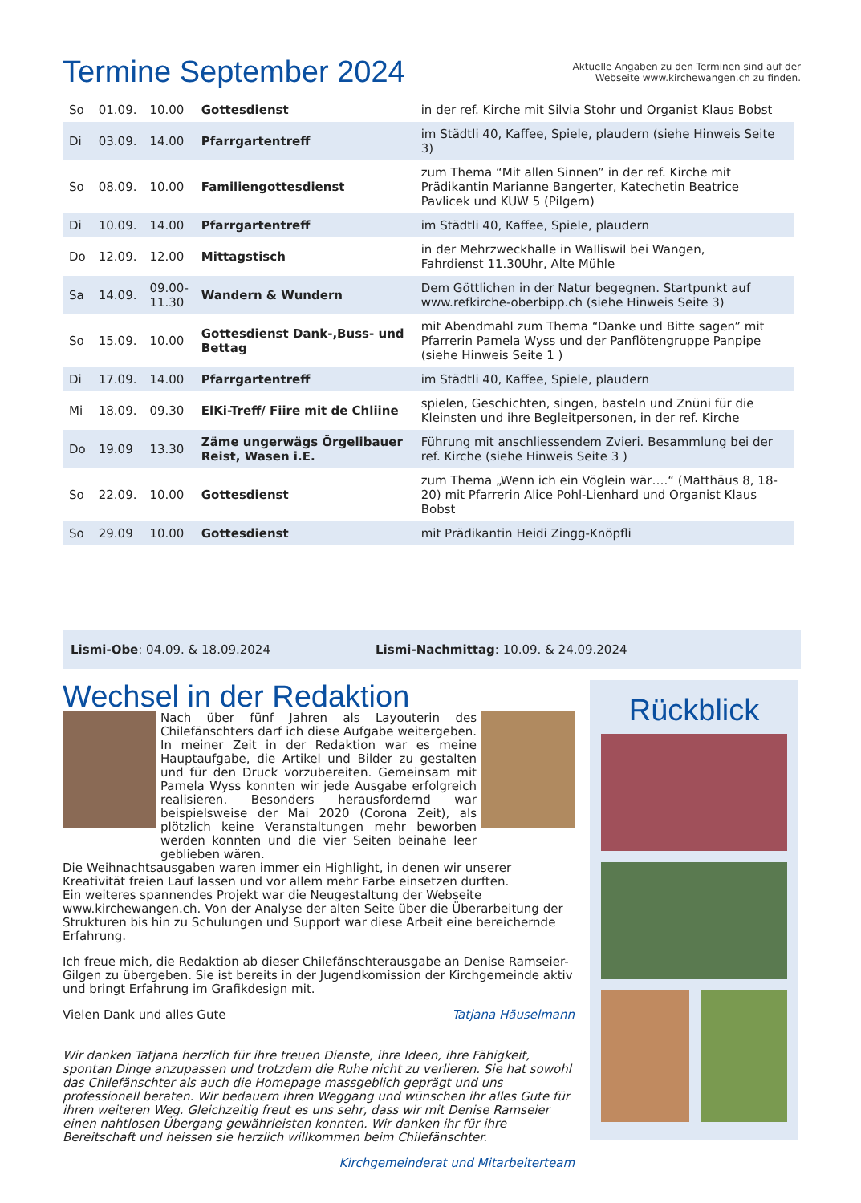Termine September 2024
Aktuelle Angaben zu den Terminen sind auf der
Webseite www.kirchewangen.ch zu finden.
| So | 01.09. | 10.00 | Gottesdienst | in der ref. Kirche mit Silvia Stohr und Organist Klaus Bobst |
| Di | 03.09. | 14.00 | Pfarrgartentreff | im Städtli 40, Kaffee, Spiele, plaudern (siehe Hinweis Seite 3) |
| So | 08.09. | 10.00 | Familiengottesdienst | zum Thema “Mit allen Sinnen” in der ref. Kirche mit Prädikantin Marianne Bangerter, Katechetin Beatrice Pavlicek und KUW 5 (Pilgern) |
| Di | 10.09. | 14.00 | Pfarrgartentreff | im Städtli 40, Kaffee, Spiele, plaudern |
| Do | 12.09. | 12.00 | Mittagstisch | in der Mehrzweckhalle in Walliswil bei Wangen, Fahrdienst 11.30Uhr, Alte Mühle |
| Sa | 14.09. | 09.00- 11.30 | Wandern & Wundern | Dem Göttlichen in der Natur begegnen. Startpunkt auf www.refkirche-oberbipp.ch (siehe Hinweis Seite 3) |
| So | 15.09. | 10.00 | Gottesdienst Dank-,Buss- und Bettag | mit Abendmahl zum Thema “Danke und Bitte sagen” mit Pfarrerin Pamela Wyss und der Panflötengruppe Panpipe (siehe Hinweis Seite 1 ) |
| Di | 17.09. | 14.00 | Pfarrgartentreff | im Städtli 40, Kaffee, Spiele, plaudern |
| Mi | 18.09. | 09.30 | ElKi-Treff/ Fiire mit de Chliine | spielen, Geschichten, singen, basteln und Znüni für die Kleinsten und ihre Begleitpersonen, in der ref. Kirche |
| Do | 19.09 | 13.30 | Zäme ungerwägs Örgelibauer Reist, Wasen i.E. | Führung mit anschliessendem Zvieri. Besammlung bei der ref. Kirche (siehe Hinweis Seite 3 ) |
| So | 22.09. | 10.00 | Gottesdienst | zum Thema „Wenn ich ein Vöglein wär….“ (Matthäus 8, 18-20) mit Pfarrerin Alice Pohl-Lienhard und Organist Klaus Bobst |
| So | 29.09 | 10.00 | Gottesdienst | mit Prädikantin Heidi Zingg-Knöpfli |
Lismi-Obe: 04.09. & 18.09.2024 Lismi-Nachmittag: 10.09. & 24.09.2024
Wechsel in der Redaktion
Nach über fünf Jahren als Layouterin des Chilefänschters darf ich diese Aufgabe weitergeben. In meiner Zeit in der Redaktion war es meine Hauptaufgabe, die Artikel und Bilder zu gestalten und für den Druck vorzubereiten. Gemeinsam mit Pamela Wyss konnten wir jede Ausgabe erfolgreich realisieren. Besonders herausfordernd war beispielsweise der Mai 2020 (Corona Zeit), als plötzlich keine Veranstaltungen mehr beworben werden konnten und die vier Seiten beinahe leer geblieben wären.
Die Weihnachtsausgaben waren immer ein Highlight, in denen wir unserer Kreativität freien Lauf lassen und vor allem mehr Farbe einsetzen durften.
Ein weiteres spannendes Projekt war die Neugestaltung der Webseite www.kirchewangen.ch. Von der Analyse der alten Seite über die Überarbeitung der Strukturen bis hin zu Schulungen und Support war diese Arbeit eine bereichernde Erfahrung.
Ich freue mich, die Redaktion ab dieser Chilefänschterausgabe an Denise Ramseier-Gilgen zu übergeben. Sie ist bereits in der Jugendkomission der Kirchgemeinde aktiv und bringt Erfahrung im Grafikdesign mit.
Vielen Dank und alles Gute Tatjana Häuselmann
Wir danken Tatjana herzlich für ihre treuen Dienste, ihre Ideen, ihre Fähigkeit, spontan Dinge anzupassen und trotzdem die Ruhe nicht zu verlieren. Sie hat sowohl das Chilefänschter als auch die Homepage massgeblich geprägt und uns professionell beraten. Wir bedauern ihren Weggang und wünschen ihr alles Gute für ihren weiteren Weg. Gleichzeitig freut es uns sehr, dass wir mit Denise Ramseier einen nahtlosen Übergang gewährleisten konnten. Wir danken ihr für ihre Bereitschaft und heissen sie herzlich willkommen beim Chilefänschter.
Kirchgemeinderat und Mitarbeiterteam
Rückblick